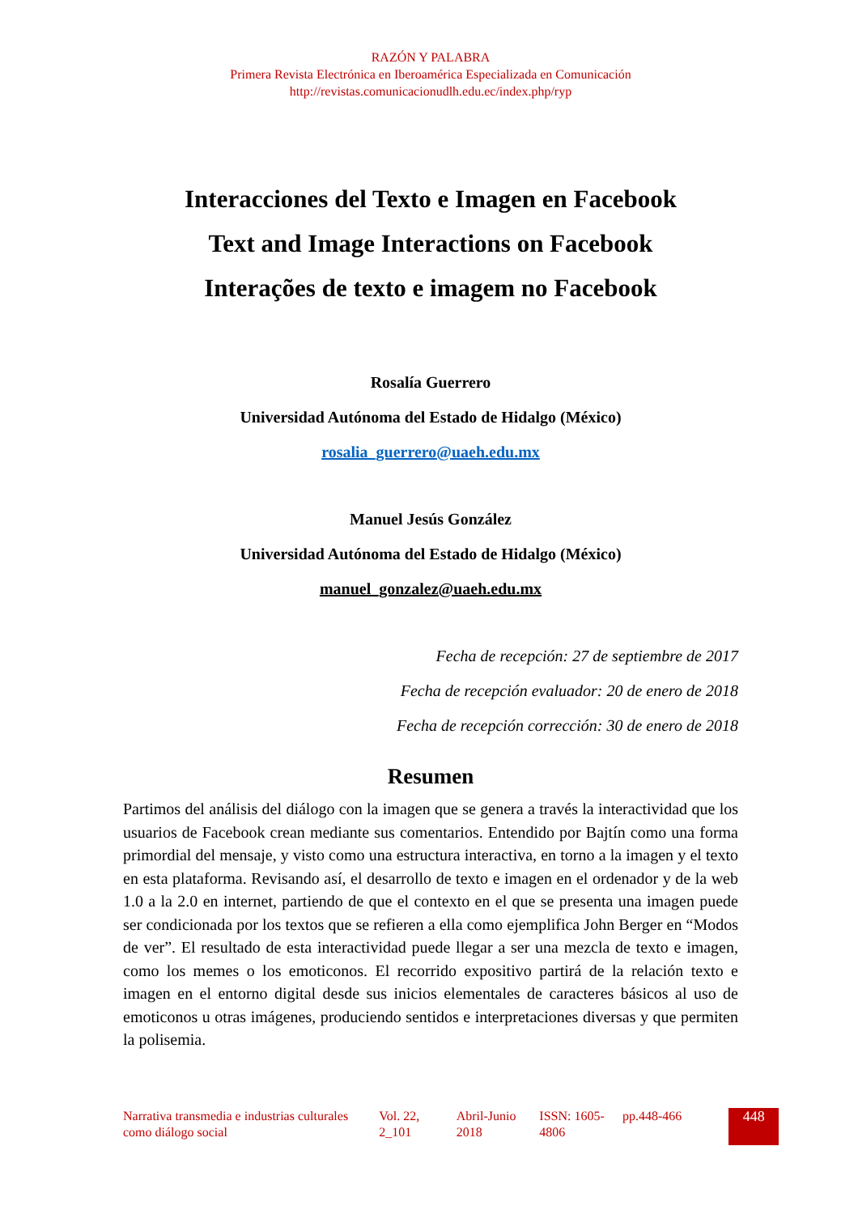RAZÓN Y PALABRA
Primera Revista Electrónica en Iberoamérica Especializada en Comunicación
http://revistas.comunicacionudlh.edu.ec/index.php/ryp
Interacciones del Texto e Imagen en Facebook
Text and Image Interactions on Facebook
Interações de texto e imagem no Facebook
Rosalía Guerrero
Universidad Autónoma del Estado de Hidalgo (México)
rosalia_guerrero@uaeh.edu.mx
Manuel Jesús González
Universidad Autónoma del Estado de Hidalgo (México)
manuel_gonzalez@uaeh.edu.mx
Fecha de recepción: 27 de septiembre de 2017
Fecha de recepción evaluador: 20 de enero de 2018
Fecha de recepción corrección: 30 de enero de 2018
Resumen
Partimos del análisis del diálogo con la imagen que se genera a través la interactividad que los usuarios de Facebook crean mediante sus comentarios. Entendido por Bajtín como una forma primordial del mensaje, y visto como una estructura interactiva, en torno a la imagen y el texto en esta plataforma. Revisando así, el desarrollo de texto e imagen en el ordenador y de la web 1.0 a la 2.0 en internet, partiendo de que el contexto en el que se presenta una imagen puede ser condicionada por los textos que se refieren a ella como ejemplifica John Berger en “Modos de ver”. El resultado de esta interactividad puede llegar a ser una mezcla de texto e imagen, como los memes o los emoticonos. El recorrido expositivo partirá de la relación texto e imagen en el entorno digital desde sus inicios elementales de caracteres básicos al uso de emoticonos u otras imágenes, produciendo sentidos e interpretaciones diversas y que permiten la polisemia.
| Narrativa transmedia e industrias culturales como diálogo social | Vol. 22, 2_101 | Abril-Junio 2018 | ISSN: 1605-4806 | pp.448-466 | 448 |